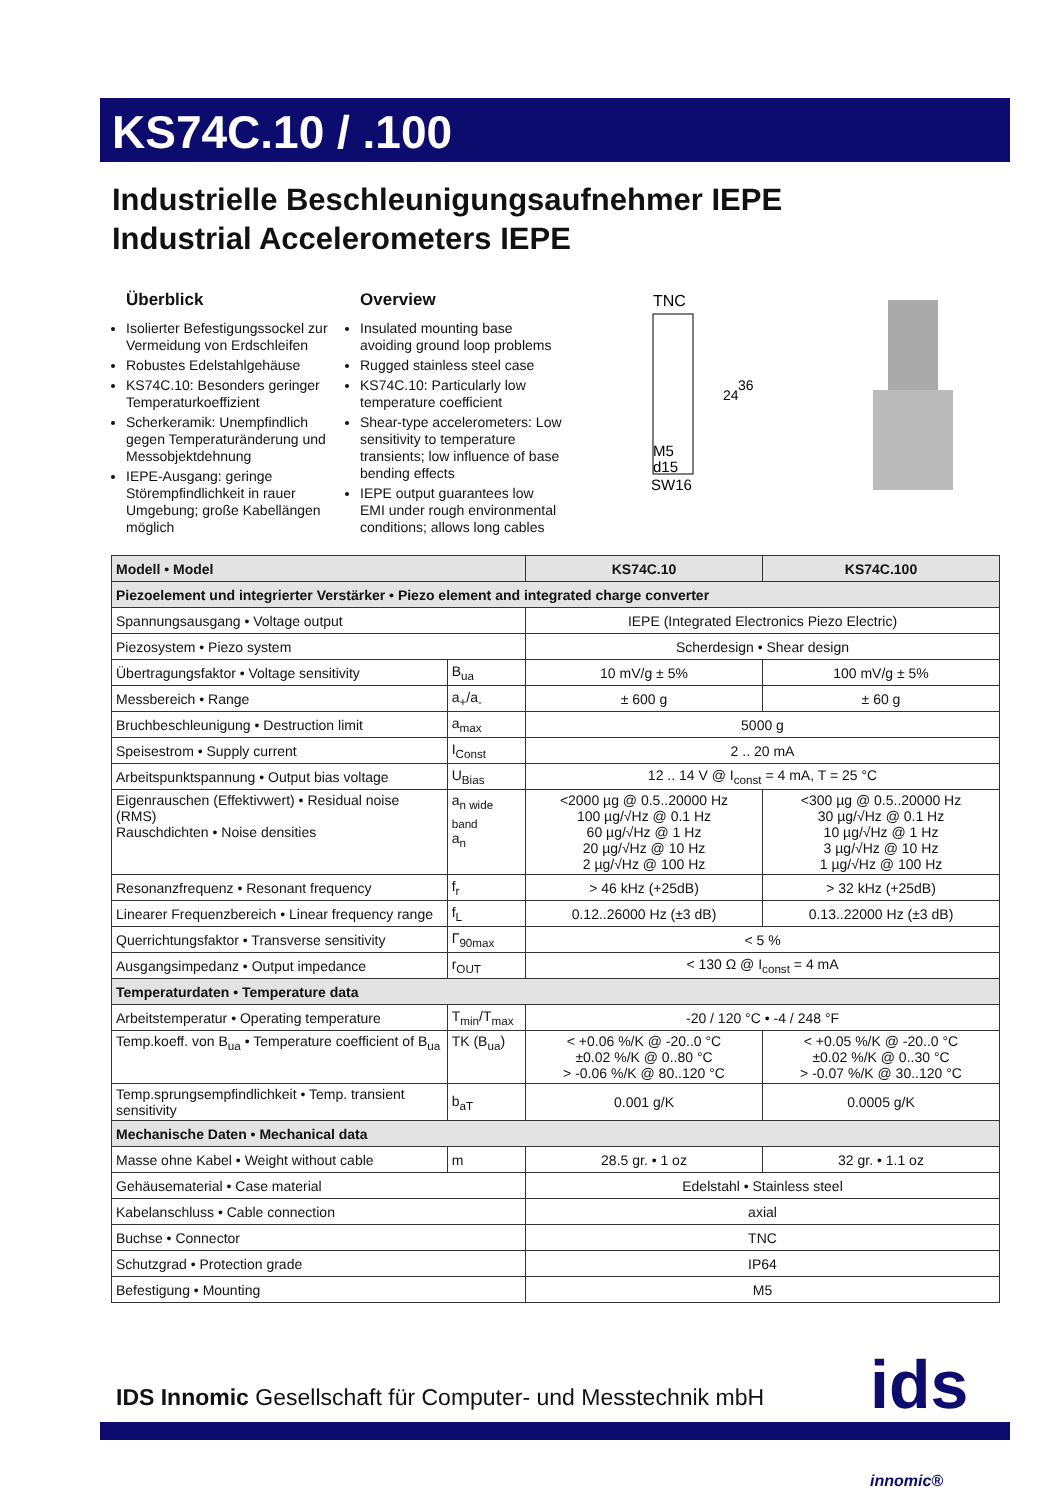KS74C.10 / .100
Industrielle Beschleunigungsaufnehmer IEPE
Industrial Accelerometers IEPE
Überblick
Isolierter Befestigungssockel zur Vermeidung von Erdschleifen
Robustes Edelstahlgehäuse
KS74C.10: Besonders geringer Temperaturkoeffizient
Scherkeramik: Unempfindlich gegen Temperaturänderung und Messobjektdehnung
IEPE-Ausgang: geringe Störempfindlichkeit in rauer Umgebung; große Kabellängen möglich
Overview
Insulated mounting base avoiding ground loop problems
Rugged stainless steel case
KS74C.10: Particularly low temperature coefficient
Shear-type accelerometers: Low sensitivity to temperature transients; low influence of base bending effects
IEPE output guarantees low EMI under rough environmental conditions; allows long cables
TNC
24
36
M5
d15
SW16
| Modell • Model | | KS74C.10 | KS74C.100 |
| --- | --- | --- | --- |
| Piezoelement und integrierter Verstärker • Piezo element and integrated charge converter | | | |
| Spannungsausgang • Voltage output | | IEPE (Integrated Electronics Piezo Electric) | |
| Piezosystem • Piezo system | | Scherdesign • Shear design | |
| Übertragungsfaktor • Voltage sensitivity | B<sub>ua</sub> | 10 mV/g ± 5% | 100 mV/g ± 5% |
| Messbereich • Range | a<sub>+</sub>/a<sub>-</sub> | ± 600 g | ± 60 g |
| Bruchbeschleunigung • Destruction limit | a<sub>max</sub> | 5000 g | |
| Speisestrom • Supply current | I<sub>Const</sub> | 2 .. 20 mA | |
| Arbeitspunktspannung • Output bias voltage | U<sub>Bias</sub> | 12 .. 14 V @ I<sub>const</sub> = 4 mA, T = 25 °C | |
| Eigenrauschen (Effektivwert) • Residual noise (RMS) Rauschdichten • Noise densities | a<sub>n wide band</sub> a<sub>n</sub> | <2000 µg @ 0.5..20000 Hz 100 µg/√Hz @ 0.1 Hz 60 µg/√Hz @ 1 Hz 20 µg/√Hz @ 10 Hz 2 µg/√Hz @ 100 Hz | <300 µg @ 0.5..20000 Hz 30 µg/√Hz @ 0.1 Hz 10 µg/√Hz @ 1 Hz 3 µg/√Hz @ 10 Hz 1 µg/√Hz @ 100 Hz |
| Resonanzfrequenz • Resonant frequency | f<sub>r</sub> | > 46 kHz (+25dB) | > 32 kHz (+25dB) |
| Linearer Frequenzbereich • Linear frequency range | f<sub>L</sub> | 0.12..26000 Hz (±3 dB) | 0.13..22000 Hz (±3 dB) |
| Querrichtungsfaktor • Transverse sensitivity | Γ<sub>90max</sub> | < 5 % | |
| Ausgangsimpedanz • Output impedance | r<sub>OUT</sub> | < 130 Ω @ I<sub>const</sub> = 4 mA | |
| Temperaturdaten • Temperature data | | | |
| Arbeitstemperatur • Operating temperature | T<sub>min</sub>/T<sub>max</sub> | -20 / 120 °C • -4 / 248 °F | |
| Temp.koeff. von B<sub>ua</sub> • Temperature coefficient of B<sub>ua</sub> | TK (B<sub>ua</sub>) | < +0.06 %/K @ -20..0 °C ±0.02 %/K @ 0..80 °C > -0.06 %/K @ 80..120 °C | < +0.05 %/K @ -20..0 °C ±0.02 %/K @ 0..30 °C > -0.07 %/K @ 30..120 °C |
| Temp.sprungsempfindlichkeit • Temp. transient sensitivity | b<sub>aT</sub> | 0.001 g/K | 0.0005 g/K |
| Mechanische Daten • Mechanical data | | | |
| Masse ohne Kabel • Weight without cable | m | 28.5 gr. • 1 oz | 32 gr. • 1.1 oz |
| Gehäusematerial • Case material | | Edelstahl • Stainless steel | |
| Kabelanschluss • Cable connection | | axial | |
| Buchse • Connector | | TNC | |
| Schutzgrad • Protection grade | | IP64 | |
| Befestigung • Mounting | | M5 | |
IDS Innomic Gesellschaft für Computer- und Messtechnik mbH
ids innomic®